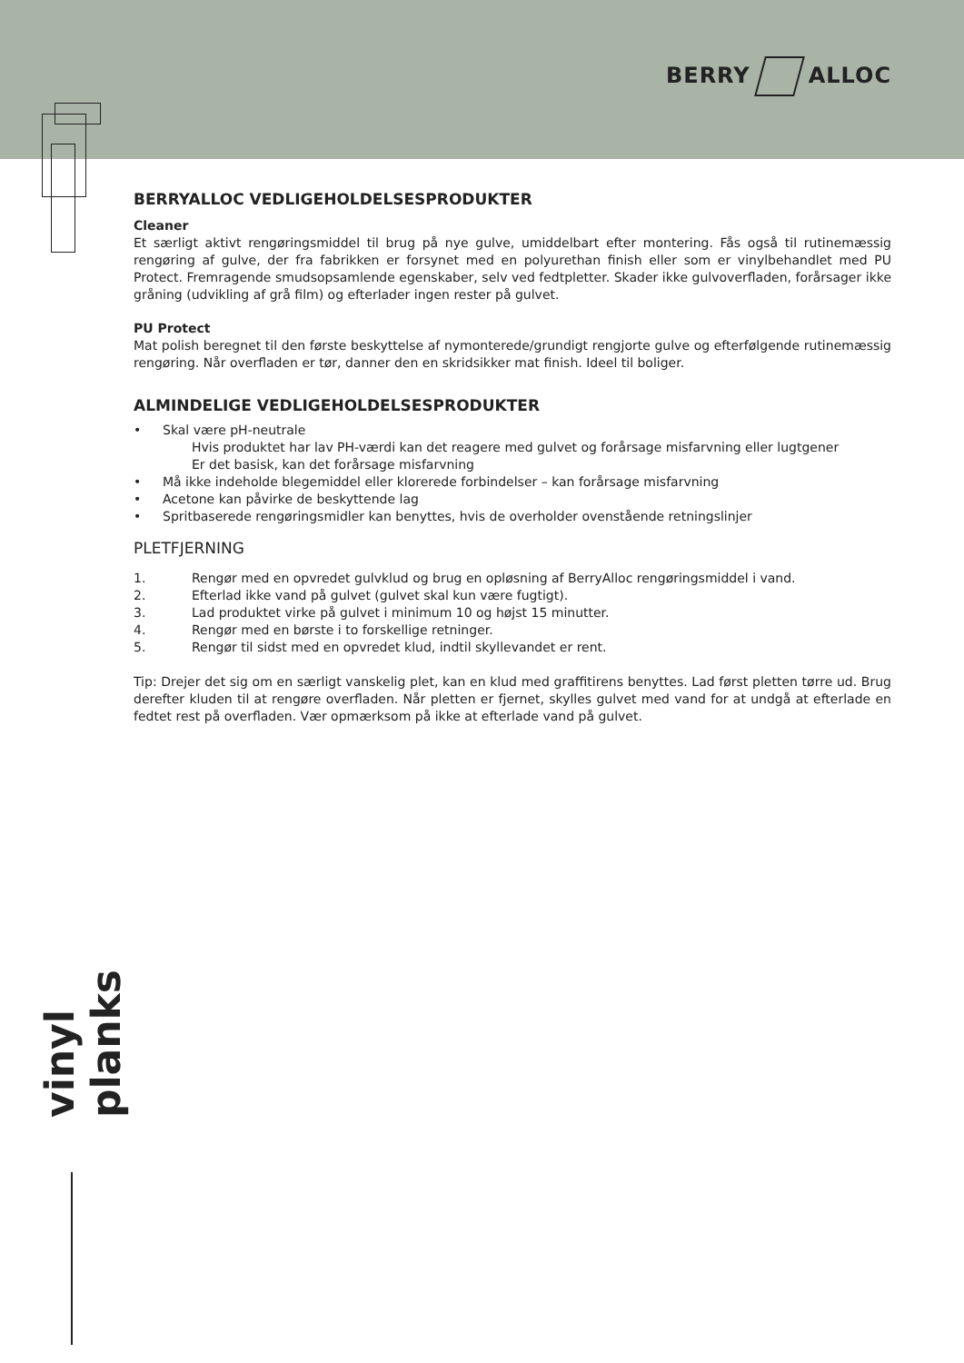BERRY ALLOC
BERRYALLOC VEDLIGEHOLDELSESPRODUKTER
Cleaner
Et særligt aktivt rengøringsmiddel til brug på nye gulve, umiddelbart efter montering. Fås også til rutinemæssig rengøring af gulve, der fra fabrikken er forsynet med en polyurethan finish eller som er vinylbehandlet med PU Protect. Fremragende smudsopsamlende egenskaber, selv ved fedtpletter. Skader ikke gulvoverfladen, forårsager ikke gråning (udvikling af grå film) og efterlader ingen rester på gulvet.
PU Protect
Mat polish beregnet til den første beskyttelse af nymonterede/grundigt rengjorte gulve og efterfølgende rutinemæssig rengøring. Når overfladen er tør, danner den en skridsikker mat finish. Ideel til boliger.
ALMINDELIGE VEDLIGEHOLDELSESPRODUKTER
• Skal være pH-neutrale
Hvis produktet har lav PH-værdi kan det reagere med gulvet og forårsage misfarvning eller lugtgener
Er det basisk, kan det forårsage misfarvning
• Må ikke indeholde blegemiddel eller klorerede forbindelser – kan forårsage misfarvning
• Acetone kan påvirke de beskyttende lag
• Spritbaserede rengøringsmidler kan benyttes, hvis de overholder ovenstående retningslinjer
PLETFJERNING
1. Rengør med en opvredet gulvklud og brug en opløsning af BerryAlloc rengøringsmiddel i vand.
2. Efterlad ikke vand på gulvet (gulvet skal kun være fugtigt).
3. Lad produktet virke på gulvet i minimum 10 og højst 15 minutter.
4. Rengør med en børste i to forskellige retninger.
5. Rengør til sidst med en opvredet klud, indtil skyllevandet er rent.
Tip: Drejer det sig om en særligt vanskelig plet, kan en klud med graffitirens benyttes. Lad først pletten tørre ud. Brug derefter kluden til at rengøre overfladen. Når pletten er fjernet, skylles gulvet med vand for at undgå at efterlade en fedtet rest på overfladen. Vær opmærksom på ikke at efterlade vand på gulvet.
vinyl planks